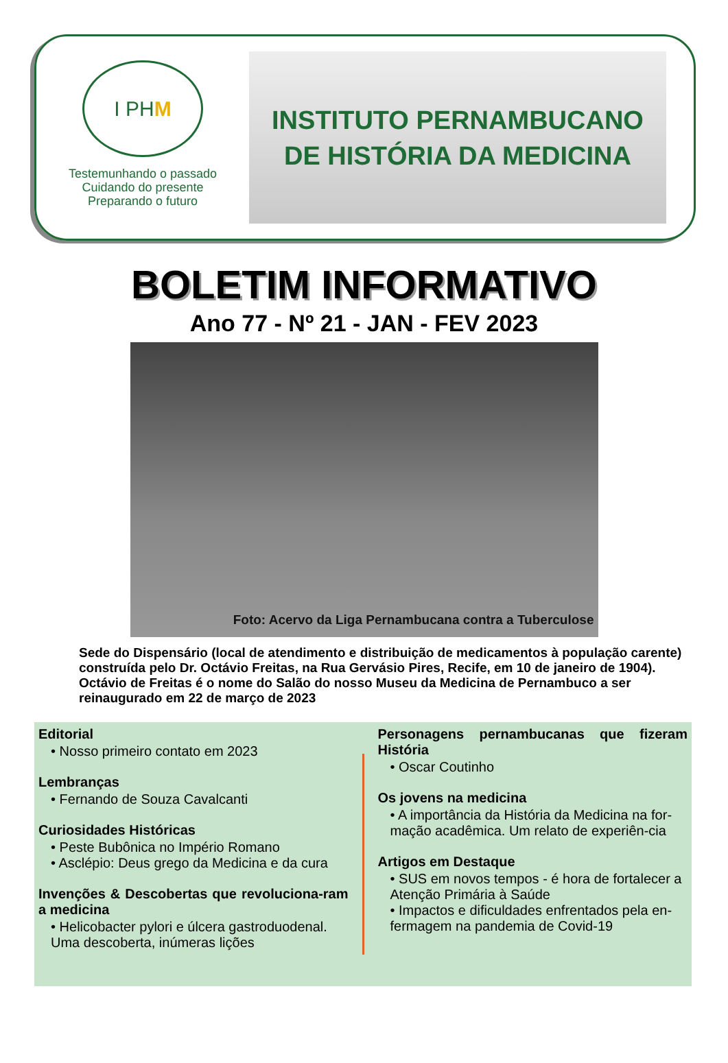I PH M
Testemunhando o passado
Cuidando do presente
Preparando o futuro
INSTITUTO PERNAMBUCANO
DE HISTÓRIA DA MEDICINA
BOLETIM INFORMATIVO
Ano 77 - Nº 21 - JAN - FEV 2023
Foto: Acervo da Liga Pernambucana contra a Tuberculose
Sede do Dispensário (local de atendimento e distribuição de medicamentos à população carente) construída pelo Dr. Octávio Freitas, na Rua Gervásio Pires, Recife, em 10 de janeiro de 1904).
Octávio de Freitas é o nome do Salão do nosso Museu da Medicina de Pernambuco a ser reinaugurado em 22 de março de 2023
Editorial
• Nosso primeiro contato em 2023
Lembranças
• Fernando de Souza Cavalcanti
Curiosidades Históricas
• Peste Bubônica no Império Romano
• Asclépio: Deus grego da Medicina e da cura
Invenções & Descobertas que revoluciona-ram a medicina
• Helicobacter pylori e úlcera gastroduodenal. Uma descoberta, inúmeras lições
Personagens pernambucanas que fizeram História
• Oscar Coutinho
Os jovens na medicina
• A importância da História da Medicina na for-mação acadêmica. Um relato de experiên-cia
Artigos em Destaque
• SUS em novos tempos - é hora de fortalecer a Atenção Primária à Saúde
• Impactos e dificuldades enfrentados pela en-fermagem na pandemia de Covid-19